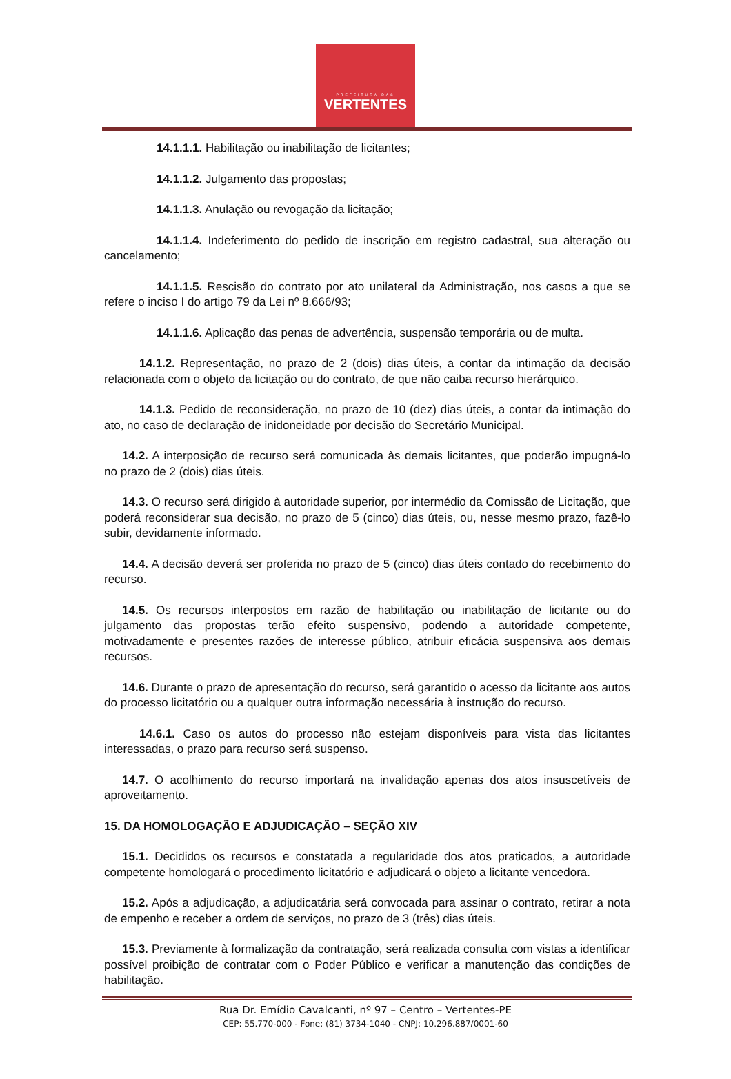PREFEITURA DAS
VERTENTES
14.1.1.1. Habilitação ou inabilitação de licitantes;
14.1.1.2. Julgamento das propostas;
14.1.1.3. Anulação ou revogação da licitação;
14.1.1.4. Indeferimento do pedido de inscrição em registro cadastral, sua alteração ou cancelamento;
14.1.1.5. Rescisão do contrato por ato unilateral da Administração, nos casos a que se refere o inciso I do artigo 79 da Lei nº 8.666/93;
14.1.1.6. Aplicação das penas de advertência, suspensão temporária ou de multa.
14.1.2. Representação, no prazo de 2 (dois) dias úteis, a contar da intimação da decisão relacionada com o objeto da licitação ou do contrato, de que não caiba recurso hierárquico.
14.1.3. Pedido de reconsideração, no prazo de 10 (dez) dias úteis, a contar da intimação do ato, no caso de declaração de inidoneidade por decisão do Secretário Municipal.
14.2. A interposição de recurso será comunicada às demais licitantes, que poderão impugná-lo no prazo de 2 (dois) dias úteis.
14.3. O recurso será dirigido à autoridade superior, por intermédio da Comissão de Licitação, que poderá reconsiderar sua decisão, no prazo de 5 (cinco) dias úteis, ou, nesse mesmo prazo, fazê-lo subir, devidamente informado.
14.4. A decisão deverá ser proferida no prazo de 5 (cinco) dias úteis contado do recebimento do recurso.
14.5. Os recursos interpostos em razão de habilitação ou inabilitação de licitante ou do julgamento das propostas terão efeito suspensivo, podendo a autoridade competente, motivadamente e presentes razões de interesse público, atribuir eficácia suspensiva aos demais recursos.
14.6. Durante o prazo de apresentação do recurso, será garantido o acesso da licitante aos autos do processo licitatório ou a qualquer outra informação necessária à instrução do recurso.
14.6.1. Caso os autos do processo não estejam disponíveis para vista das licitantes interessadas, o prazo para recurso será suspenso.
14.7. O acolhimento do recurso importará na invalidação apenas dos atos insuscetíveis de aproveitamento.
15. DA HOMOLOGAÇÃO E ADJUDICAÇÃO – SEÇÃO XIV
15.1. Decididos os recursos e constatada a regularidade dos atos praticados, a autoridade competente homologará o procedimento licitatório e adjudicará o objeto a licitante vencedora.
15.2. Após a adjudicação, a adjudicatária será convocada para assinar o contrato, retirar a nota de empenho e receber a ordem de serviços, no prazo de 3 (três) dias úteis.
15.3. Previamente à formalização da contratação, será realizada consulta com vistas a identificar possível proibição de contratar com o Poder Público e verificar a manutenção das condições de habilitação.
Rua Dr. Emídio Cavalcanti, nº 97 – Centro – Vertentes-PE
CEP: 55.770-000 - Fone: (81) 3734-1040 - CNPJ: 10.296.887/0001-60